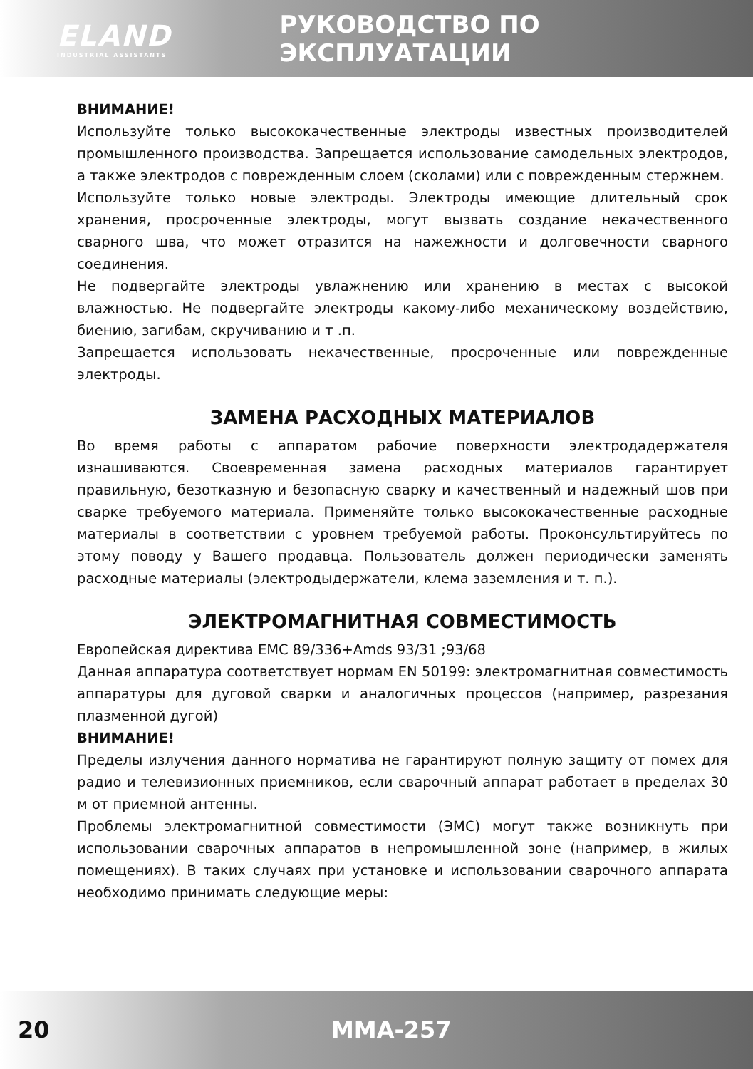ELAND
INDUSTRIAL ASSISTANTS
РУКОВОДСТВО ПО ЭКСПЛУАТАЦИИ
ВНИМАНИЕ!
Используйте только высококачественные электроды известных производителей промышленного производства. Запрещается использование самодельных электродов, а также электродов с поврежденным слоем (сколами) или с поврежденным стержнем.
Используйте только новые электроды. Электроды имеющие длительный срок хранения, просроченные электроды, могут вызвать создание некачественного сварного шва, что может отразится на нажежности и долговечности сварного соединения.
Не подвергайте электроды увлажнению или хранению в местах с высокой влажностью. Не подвергайте электроды какому-либо механическому воздействию, биению, загибам, скручиванию и т .п.
Запрещается использовать некачественные, просроченные или поврежденные электроды.
ЗАМЕНА РАСХОДНЫХ МАТЕРИАЛОВ
Во время работы с аппаратом рабочие поверхности электродадержателя изнашиваются. Своевременная замена расходных материалов гарантирует правильную, безотказную и безопасную сварку и качественный и надежный шов при сварке требуемого материала. Применяйте только высококачественные расходные материалы в соответствии с уровнем требуемой работы. Проконсультируйтесь по этому поводу у Вашего продавца. Пользователь должен периодически заменять расходные материалы (электродыдержатели, клема заземления и т. п.).
ЭЛЕКТРОМАГНИТНАЯ СОВМЕСТИМОСТЬ
Европейская директива ЕМС 89/336+Amds 93/31 ;93/68
Данная аппаратура соответствует нормам EN 50199: электромагнитная совместимость аппаратуры для дуговой сварки и аналогичных процессов (например, разрезания плазменной дугой)
ВНИМАНИЕ!
Пределы излучения данного норматива не гарантируют полную защиту от помех для радио и телевизионных приемников, если сварочный аппарат работает в пределах 30 м от приемной антенны.
Проблемы электромагнитной совместимости (ЭМС) могут также возникнуть при использовании сварочных аппаратов в непромышленной зоне (например, в жилых помещениях). В таких случаях при установке и использовании сварочного аппарата необходимо принимать следующие меры:
20 MMA-257